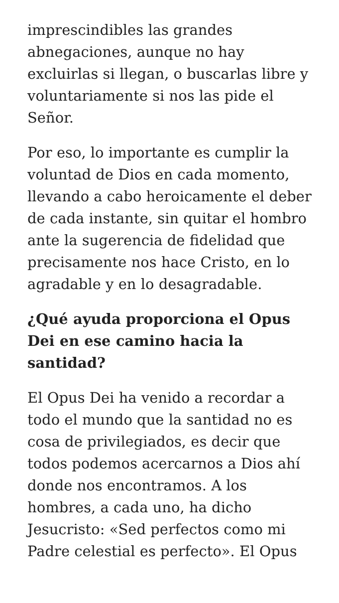imprescindibles las grandes abnegaciones, aunque no hay excluirlas si llegan, o buscarlas libre y voluntariamente si nos las pide el Señor.
Por eso, lo importante es cumplir la voluntad de Dios en cada momento, llevando a cabo heroicamente el deber de cada instante, sin quitar el hombro ante la sugerencia de fidelidad que precisamente nos hace Cristo, en lo agradable y en lo desagradable.
¿Qué ayuda proporciona el Opus Dei en ese camino hacia la santidad?
El Opus Dei ha venido a recordar a todo el mundo que la santidad no es cosa de privilegiados, es decir que todos podemos acercarnos a Dios ahí donde nos encontramos. A los hombres, a cada uno, ha dicho Jesucristo: «Sed perfectos como mi Padre celestial es perfecto». El Opus